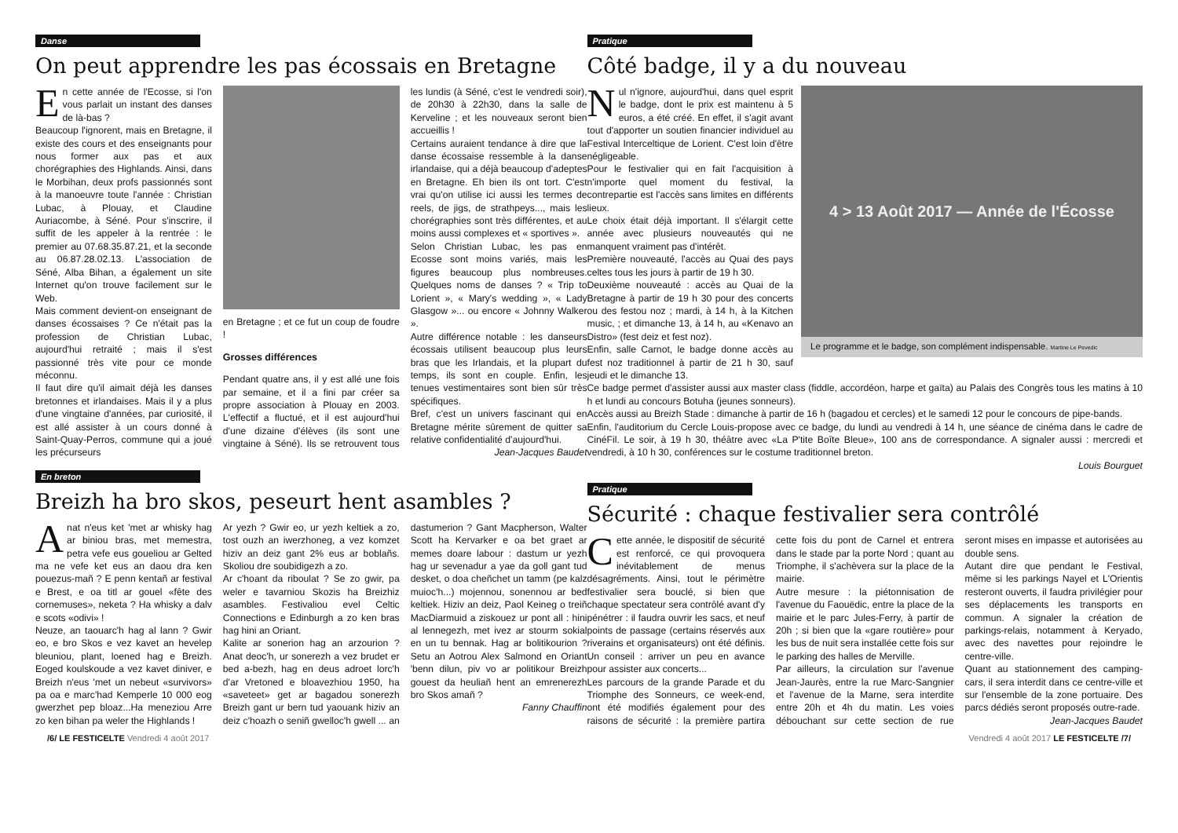Danse
On peut apprendre les pas écossais en Bretagne
En cette année de l'Ecosse, si l'on vous parlait un instant des danses de là-bas ?
Beaucoup l'ignorent, mais en Bretagne, il existe des cours et des enseignants pour nous former aux pas et aux chorégraphies des Highlands. Ainsi, dans le Morbihan, deux profs passionnés sont à la manoeuvre toute l'année : Christian Lubac, à Plouay, et Claudine Auriacombe, à Séné. Pour s'inscrire, il suffit de les appeler à la rentrée : le premier au 07.68.35.87.21, et la seconde au 06.87.28.02.13. L'association de Séné, Alba Bihan, a également un site Internet qu'on trouve facilement sur le Web.
Mais comment devient-on enseignant de danses écossaises ? Ce n'était pas la profession de Christian Lubac, aujourd'hui retraité ; mais il s'est passionné très vite pour ce monde méconnu.
Il faut dire qu'il aimait déjà les danses bretonnes et irlandaises. Mais il y a plus d'une vingtaine d'années, par curiosité, il est allé assister à un cours donné à Saint-Quay-Perros, commune qui a joué les précurseurs
en Bretagne ; et ce fut un coup de foudre !
Grosses différences
Pendant quatre ans, il y est allé une fois par semaine, et il a fini par créer sa propre association à Plouay en 2003. L'effectif a fluctué, et il est aujourd'hui d'une dizaine d'élèves (ils sont une vingtaine à Séné). Ils se retrouvent tous les lundis (à Séné, c'est le vendredi soir), de 20h30 à 22h30, dans la salle de Kerveline ; et les nouveaux seront bien accueillis !
Certains auraient tendance à dire que la danse écossaise ressemble à la danse irlandaise, qui a déjà beaucoup d'adeptes en Bretagne. Eh bien ils ont tort. C'est vrai qu'on utilise ici aussi les termes de reels, de jigs, de strathpeys..., mais les chorégraphies sont très différentes, et au moins aussi complexes et « sportives ».
Selon Christian Lubac, les pas en Ecosse sont moins variés, mais les figures beaucoup plus nombreuses. Quelques noms de danses ? « Trip to Lorient », « Mary's wedding », « Lady Glasgow »... ou encore « Johnny Walker ».
Autre différence notable : les danseurs écossais utilisent beaucoup plus leurs bras que les Irlandais, et la plupart du temps, ils sont en couple. Enfin, les tenues vestimentaires sont bien sûr très spécifiques.
Bref, c'est un univers fascinant qui en Bretagne mérite sûrement de quitter sa relative confidentialité d'aujourd'hui.
Jean-Jacques Baudet
En breton
Breizh ha bro skos, peseurt hent asambles ?
Anat n'eus ket 'met ar whisky hag ar biniou bras, met memestra, petra vefe eus goueliou ar Gelted ma ne vefe ket eus an daou dra ken pouezus-mañ ? E penn kentañ ar festival e Brest, e oa titl ar gouel «fête des cornemuses», neketa ? Ha whisky a dalv e scots «odivi» !
Neuze, an taouarc'h hag al lann ? Gwir eo, e bro Skos e vez kavet an hevelep bleuniou, plant, loened hag e Breizh. Eoged koulskoude a vez kavet diniver, e Breizh n'eus 'met un nebeut «survivors» pa oa e marc'had Kemperle 10 000 eog gwerzhet pep bloaz...Ha meneziou Arre zo ken bihan pa weler the Highlands !
Ar yezh ? Gwir eo, ur yezh keltiek a zo, tost ouzh an iwerzhoneg, a vez komzet hiziv an deiz gant 2% eus ar boblañs. Skoliou dre soubidigezh a zo.
Ar c'hoant da riboulat ? Se zo gwir, pa weler e tavarniou Skozis ha Breizhiz asambles. Festivaliou evel Celtic Connections e Edinburgh a zo ken bras hag hini an Oriant.
Kalite ar sonerion hag an arzourion ? Anat deoc'h, ur sonerezh a vez brudet er bed a-bezh, hag en deus adroet lorc'h d'ar Vretoned e bloavezhiou 1950, ha «saveteet» get ar bagadou sonerezh Breizh gant ur bern tud yaouank hiziv an deiz c'hoazh o seniñ gwelloc'h gwell ... an dastumerion ? Gant Macpherson, Walter Scott ha Kervarker e oa bet graet ar memes doare labour : dastum ur yezh hag ur sevenadur a yae da goll gant tud desket, o doa cheñchet un tamm (pe kalz muioc'h...) mojennou, sonennou ar bed keltiek. Hiziv an deiz, Paol Keineg o treiñ MacDiarmuid a ziskouez ur pont all : hini al lennegezh, met ivez ar stourm sokial en un tu bennak. Hag ar bolitikourion ? Setu an Aotrou Alex Salmond en Oriant 'benn dilun, piv vo ar politikour Breizh gouest da heuliañ hent an emrenerezh bro Skos amañ ?
Fanny Chauffin
Pratique
Côté badge, il y a du nouveau
4 > 13 Août 2017 — Année de l'Écosse
Le programme et le badge, son complément indispensable. Martine Le Pevedic
Nul n'ignore, aujourd'hui, dans quel esprit le badge, dont le prix est maintenu à 5 euros, a été créé. En effet, il s'agit avant tout d'apporter un soutien financier individuel au Festival Interceltique de Lorient. C'est loin d'être négligeable.
Pour le festivalier qui en fait l'acquisition à n'importe quel moment du festival, la contrepartie est l'accès sans limites en différents lieux.
Le choix était déjà important. Il s'élargit cette année avec plusieurs nouveautés qui ne manquent vraiment pas d'intérêt.
Première nouveauté, l'accès au Quai des pays celtes tous les jours à partir de 19 h 30.
Deuxième nouveauté : accès au Quai de la Bretagne à partir de 19 h 30 pour des concerts ou des festou noz ; mardi, à 14 h, à la Kitchen music, ; et dimanche 13, à 14 h, au «Kenavo an Distro» (fest deiz et fest noz).
Enfin, salle Carnot, le badge donne accès au fest noz traditionnel à partir de 21 h 30, sauf jeudi et le dimanche 13.
Ce badge permet d'assister aussi aux master class (fiddle, accordéon, harpe et gaïta) au Palais des Congrès tous les matins à 10 h et lundi au concours Botuha (jeunes sonneurs).
Accès aussi au Breizh Stade : dimanche à partir de 16 h (bagadou et cercles) et le samedi 12 pour le concours de pipe-bands.
Enfin, l'auditorium du Cercle Louis-propose avec ce badge, du lundi au vendredi à 14 h, une séance de cinéma dans le cadre de CinéFil. Le soir, à 19 h 30, théâtre avec «La P'tite Boîte Bleue», 100 ans de correspondance. A signaler aussi : mercredi et vendredi, à 10 h 30, conférences sur le costume traditionnel breton.
Louis Bourguet
Pratique
Sécurité : chaque festivalier sera contrôlé
Cette année, le dispositif de sécurité est renforcé, ce qui provoquera inévitablement de menus désagréments. Ainsi, tout le périmètre festivalier sera bouclé, si bien que chaque spectateur sera contrôlé avant d'y pénétrer : il faudra ouvrir les sacs, et neuf points de passage (certains réservés aux riverains et organisateurs) ont été définis. Un conseil : arriver un peu en avance pour assister aux concerts...
Les parcours de la grande Parade et du Triomphe des Sonneurs, ce week-end, ont été modifiés également pour des raisons de sécurité : la première partira cette fois du pont de Carnel et entrera dans le stade par la porte Nord ; quant au Triomphe, il s'achèvera sur la place de la mairie.
Autre mesure : la piétonnisation de l'avenue du Faouëdic, entre la place de la mairie et le parc Jules-Ferry, à partir de 20h ; si bien que la «gare routière» pour les bus de nuit sera installée cette fois sur le parking des halles de Merville.
Par ailleurs, la circulation sur l'avenue Jean-Jaurès, entre la rue Marc-Sangnier et l'avenue de la Marne, sera interdite entre 20h et 4h du matin. Les voies débouchant sur cette section de rue seront mises en impasse et autorisées au double sens.
Autant dire que pendant le Festival, même si les parkings Nayel et L'Orientis resteront ouverts, il faudra privilégier pour ses déplacements les transports en commun. A signaler la création de parkings-relais, notamment à Keryado, avec des navettes pour rejoindre le centre-ville.
Quant au stationnement des camping-cars, il sera interdit dans ce centre-ville et sur l'ensemble de la zone portuaire. Des parcs dédiés seront proposés outre-rade.
Jean-Jacques Baudet
/6/ LE FESTICELTE Vendredi 4 août 2017 Vendredi 4 août 2017 LE FESTICELTE /7/